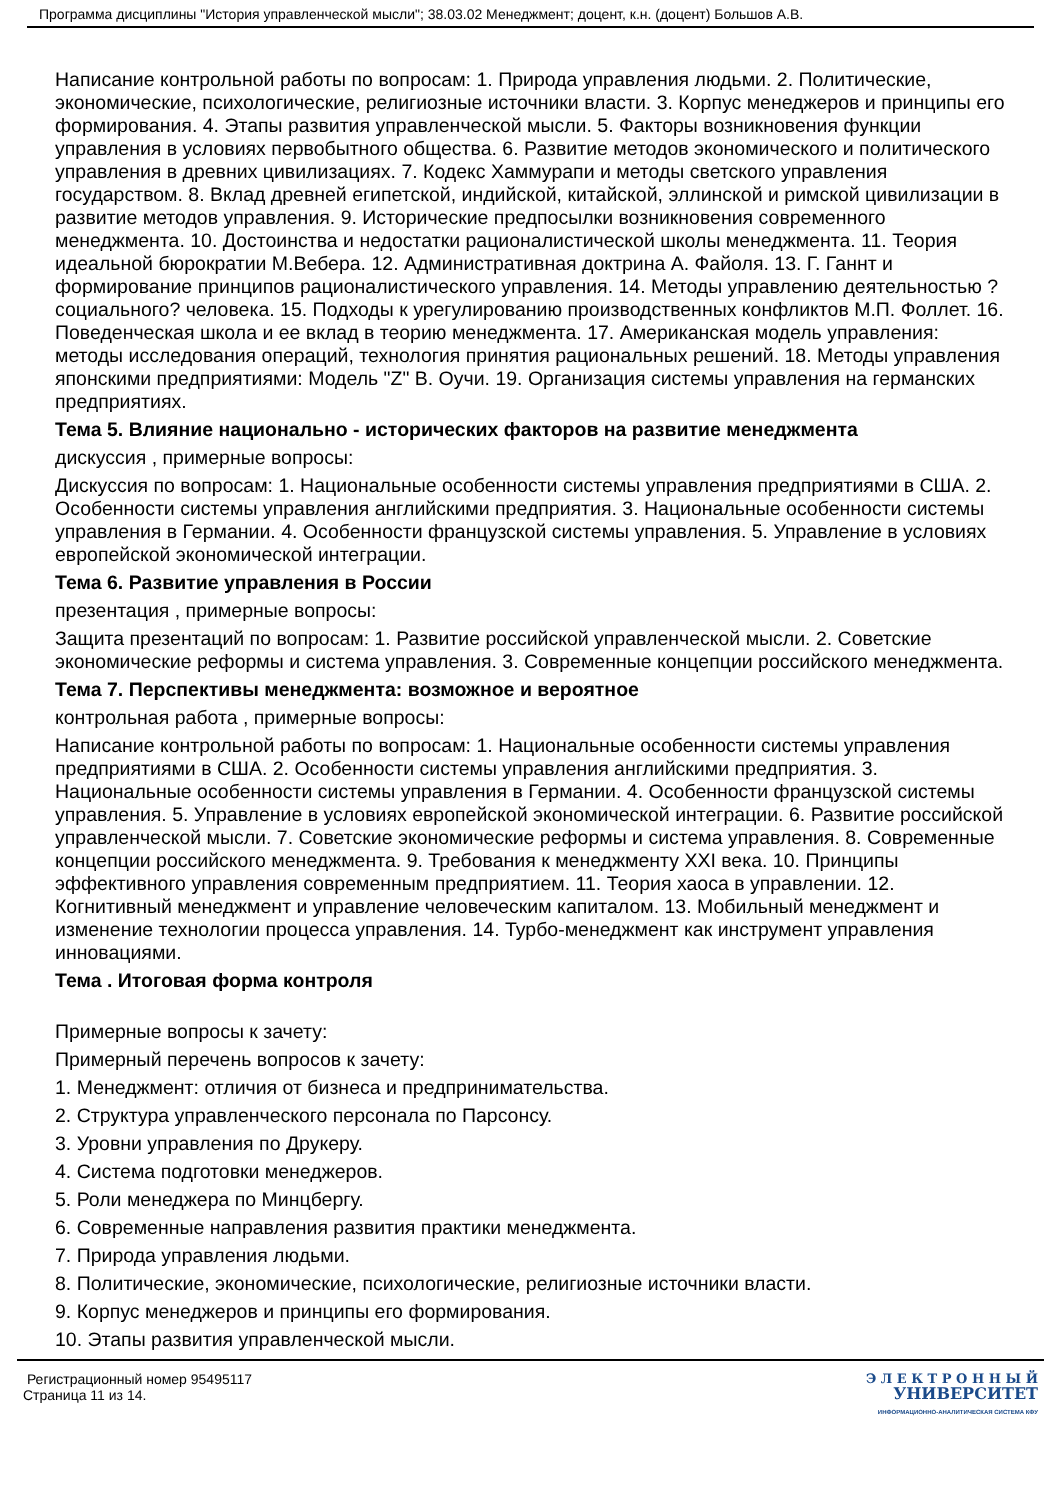Программа дисциплины "История управленческой мысли"; 38.03.02 Менеджмент; доцент, к.н. (доцент) Большов А.В.
Написание контрольной работы по вопросам: 1. Природа управления людьми. 2. Политические, экономические, психологические, религиозные источники власти. 3. Корпус менеджеров и принципы его формирования. 4. Этапы развития управленческой мысли. 5. Факторы возникновения функции управления в условиях первобытного общества. 6. Развитие методов экономического и политического управления в древних цивилизациях. 7. Кодекс Хаммурапи и методы светского управления государством. 8. Вклад древней египетской, индийской, китайской, эллинской и римской цивилизации в развитие методов управления. 9. Исторические предпосылки возникновения современного менеджмента. 10. Достоинства и недостатки рационалистической школы менеджмента. 11. Теория идеальной бюрократии М.Вебера. 12. Административная доктрина А. Файоля. 13. Г. Ганнт и формирование принципов рационалистического управления. 14. Методы управлению деятельностью ?социального? человека. 15. Подходы к урегулированию производственных конфликтов М.П. Фоллет. 16. Поведенческая школа и ее вклад в теорию менеджмента. 17. Американская модель управления: методы исследования операций, технология принятия рациональных решений. 18. Методы управления японскими предприятиями: Модель "Z" В. Оучи. 19. Организация системы управления на германских предприятиях.
Тема 5. Влияние национально - исторических факторов на развитие менеджмента
дискуссия , примерные вопросы:
Дискуссия по вопросам: 1. Национальные особенности системы управления предприятиями в США. 2. Особенности системы управления английскими предприятия. 3. Национальные особенности системы управления в Германии. 4. Особенности французской системы управления. 5. Управление в условиях европейской экономической интеграции.
Тема 6. Развитие управления в России
презентация , примерные вопросы:
Защита презентаций по вопросам: 1. Развитие российской управленческой мысли. 2. Советские экономические реформы и система управления. 3. Современные концепции российского менеджмента.
Тема 7. Перспективы менеджмента: возможное и вероятное
контрольная работа , примерные вопросы:
Написание контрольной работы по вопросам: 1. Национальные особенности системы управления предприятиями в США. 2. Особенности системы управления английскими предприятия. 3. Национальные особенности системы управления в Германии. 4. Особенности французской системы управления. 5. Управление в условиях европейской экономической интеграции. 6. Развитие российской управленческой мысли. 7. Советские экономические реформы и система управления. 8. Современные концепции российского менеджмента. 9. Требования к менеджменту XXI века. 10. Принципы эффективного управления современным предприятием. 11. Теория хаоса в управлении. 12. Когнитивный менеджмент и управление человеческим капиталом. 13. Мобильный менеджмент и изменение технологии процесса управления. 14. Турбо-менеджмент как инструмент управления инновациями.
Тема . Итоговая форма контроля
Примерные вопросы к зачету:
Примерный перечень вопросов к зачету:
1. Менеджмент: отличия от бизнеса и предпринимательства.
2. Структура управленческого персонала по Парсонсу.
3. Уровни управления по Друкеру.
4. Система подготовки менеджеров.
5. Роли менеджера по Минцбергу.
6. Современные направления развития практики менеджмента.
7. Природа управления людьми.
8. Политические, экономические, психологические, религиозные источники власти.
9. Корпус менеджеров и принципы его формирования.
10. Этапы развития управленческой мысли.
Регистрационный номер 95495117
Страница 11 из 14.
Э Л Е К Т Р О Н Н Ы Й
УНИВЕРСИТЕТ
ИНФОРМАЦИОННО-АНАЛИТИЧЕСКАЯ СИСТЕМА КФУ